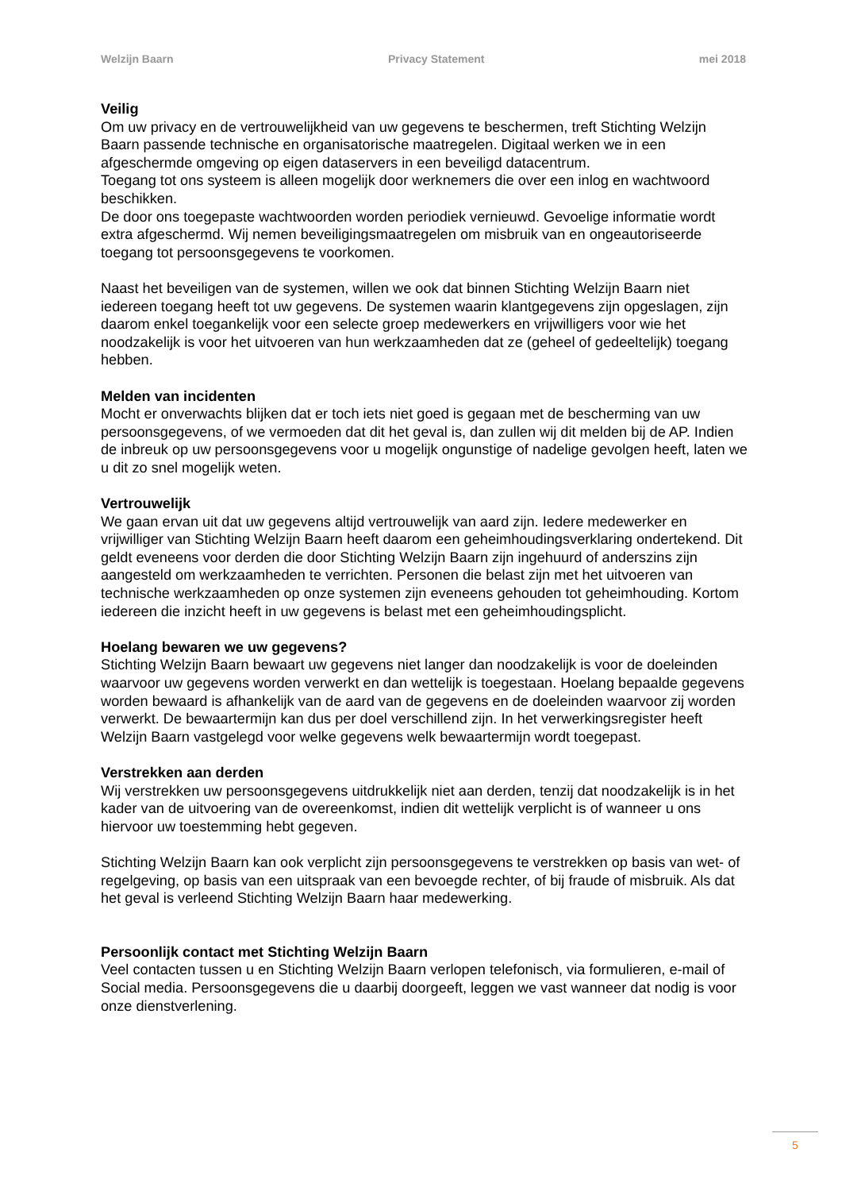Welzijn Baarn Privacy Statement mei 2018
Veilig
Om uw privacy en de vertrouwelijkheid van uw gegevens te beschermen, treft Stichting Welzijn Baarn passende technische en organisatorische maatregelen. Digitaal werken we in een afgeschermde omgeving op eigen dataservers in een beveiligd datacentrum.
Toegang tot ons systeem is alleen mogelijk door werknemers die over een inlog en wachtwoord beschikken.
De door ons toegepaste wachtwoorden worden periodiek vernieuwd. Gevoelige informatie wordt extra afgeschermd. Wij nemen beveiligingsmaatregelen om misbruik van en ongeautoriseerde toegang tot persoonsgegevens te voorkomen.
Naast het beveiligen van de systemen, willen we ook dat binnen Stichting Welzijn Baarn niet iedereen toegang heeft tot uw gegevens. De systemen waarin klantgegevens zijn opgeslagen, zijn daarom enkel toegankelijk voor een selecte groep medewerkers en vrijwilligers voor wie het noodzakelijk is voor het uitvoeren van hun werkzaamheden dat ze (geheel of gedeeltelijk) toegang hebben.
Melden van incidenten
Mocht er onverwachts blijken dat er toch iets niet goed is gegaan met de bescherming van uw persoonsgegevens, of we vermoeden dat dit het geval is, dan zullen wij dit melden bij de AP. Indien de inbreuk op uw persoonsgegevens voor u mogelijk ongunstige of nadelige gevolgen heeft, laten we u dit zo snel mogelijk weten.
Vertrouwelijk
We gaan ervan uit dat uw gegevens altijd vertrouwelijk van aard zijn. Iedere medewerker en vrijwilliger van Stichting Welzijn Baarn heeft daarom een geheimhoudingsverklaring ondertekend. Dit geldt eveneens voor derden die door Stichting Welzijn Baarn zijn ingehuurd of anderszins zijn aangesteld om werkzaamheden te verrichten. Personen die belast zijn met het uitvoeren van technische werkzaamheden op onze systemen zijn eveneens gehouden tot geheimhouding. Kortom iedereen die inzicht heeft in uw gegevens is belast met een geheimhoudingsplicht.
Hoelang bewaren we uw gegevens?
Stichting Welzijn Baarn bewaart uw gegevens niet langer dan noodzakelijk is voor de doeleinden waarvoor uw gegevens worden verwerkt en dan wettelijk is toegestaan. Hoelang bepaalde gegevens worden bewaard is afhankelijk van de aard van de gegevens en de doeleinden waarvoor zij worden verwerkt. De bewaartermijn kan dus per doel verschillend zijn. In het verwerkingsregister heeft Welzijn Baarn vastgelegd voor welke gegevens welk bewaartermijn wordt toegepast.
Verstrekken aan derden
Wij verstrekken uw persoonsgegevens uitdrukkelijk niet aan derden, tenzij dat noodzakelijk is in het kader van de uitvoering van de overeenkomst, indien dit wettelijk verplicht is of wanneer u ons hiervoor uw toestemming hebt gegeven.
Stichting Welzijn Baarn kan ook verplicht zijn persoonsgegevens te verstrekken op basis van wet- of regelgeving, op basis van een uitspraak van een bevoegde rechter, of bij fraude of misbruik. Als dat het geval is verleend Stichting Welzijn Baarn haar medewerking.
Persoonlijk contact met Stichting Welzijn Baarn
Veel contacten tussen u en Stichting Welzijn Baarn verlopen telefonisch, via formulieren, e-mail of Social media. Persoonsgegevens die u daarbij doorgeeft, leggen we vast wanneer dat nodig is voor onze dienstverlening.
5